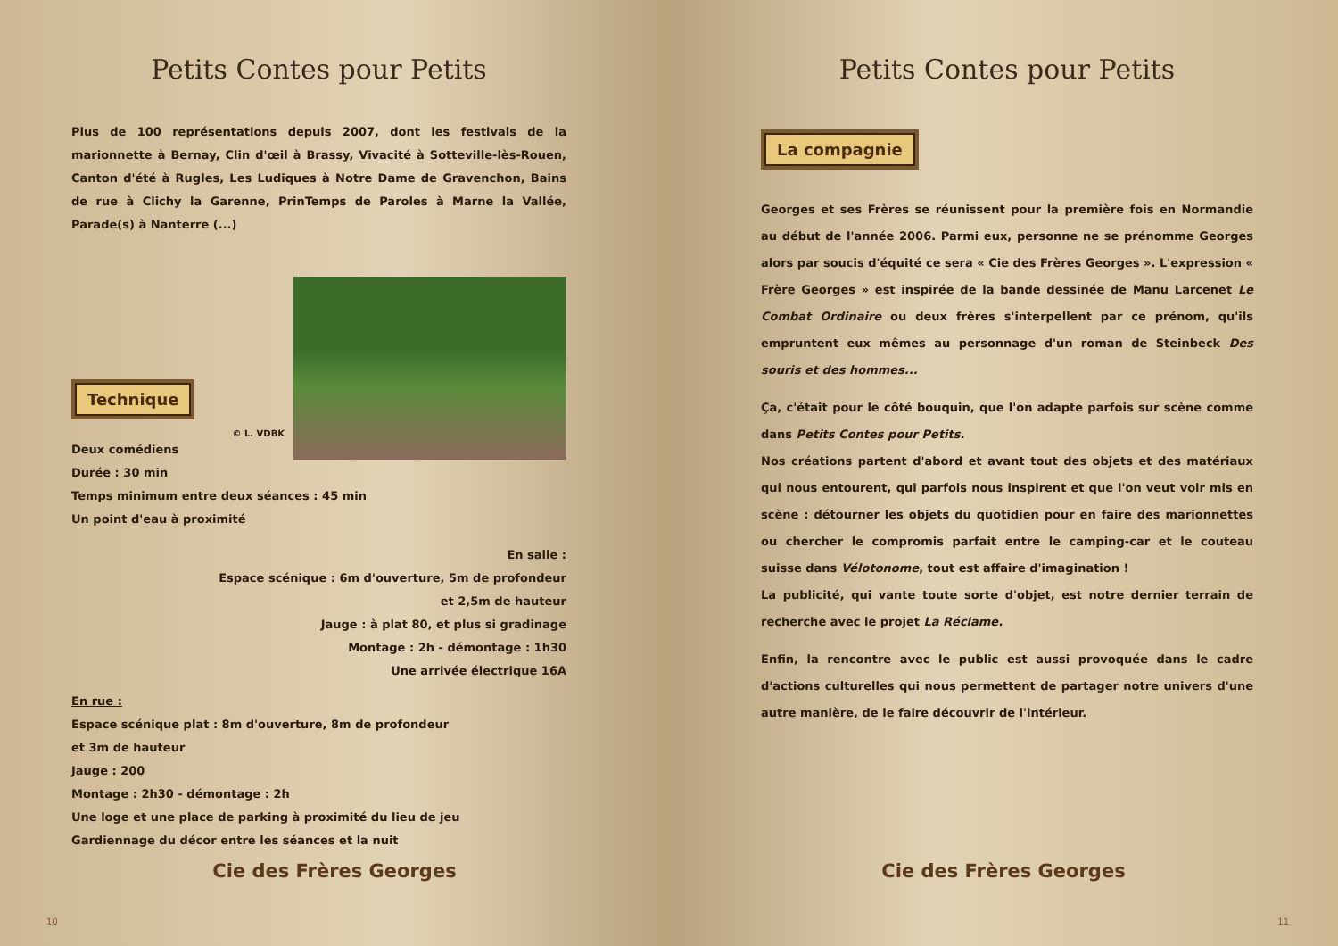Petits Contes pour Petits
Plus de 100 représentations depuis 2007, dont les festivals de la marionnette à Bernay, Clin d'œil à Brassy, Vivacité à Sotteville-lès-Rouen, Canton d'été à Rugles, Les Ludiques à Notre Dame de Gravenchon, Bains de rue à Clichy la Garenne, PrinTemps de Paroles à Marne la Vallée, Parade(s) à Nanterre (...)
Technique
© L. VDBK
Deux comédiens
Durée : 30 min
Temps minimum entre deux séances : 45 min
Un point d'eau à proximité
En salle :
Espace scénique : 6m d'ouverture, 5m de profondeur
et 2,5m de hauteur
Jauge : à plat 80, et plus si gradinage
Montage : 2h - démontage : 1h30
Une arrivée électrique 16A
En rue :
Espace scénique plat : 8m d'ouverture, 8m de profondeur
et 3m de hauteur
Jauge : 200
Montage : 2h30 - démontage : 2h
Une loge et une place de parking à proximité du lieu de jeu
Gardiennage du décor entre les séances et la nuit
Cie des Frères Georges
10
Petits Contes pour Petits
La compagnie
Georges et ses Frères se réunissent pour la première fois en Normandie au début de l'année 2006. Parmi eux, personne ne se prénomme Georges alors par soucis d'équité ce sera « Cie des Frères Georges ». L'expression « Frère Georges » est inspirée de la bande dessinée de Manu Larcenet Le Combat Ordinaire ou deux frères s'interpellent par ce prénom, qu'ils empruntent eux mêmes au personnage d'un roman de Steinbeck Des souris et des hommes...
Ça, c'était pour le côté bouquin, que l'on adapte parfois sur scène comme dans Petits Contes pour Petits.
Nos créations partent d'abord et avant tout des objets et des matériaux qui nous entourent, qui parfois nous inspirent et que l'on veut voir mis en scène : détourner les objets du quotidien pour en faire des marionnettes ou chercher le compromis parfait entre le camping-car et le couteau suisse dans Vélotonome, tout est affaire d'imagination !
La publicité, qui vante toute sorte d'objet, est notre dernier terrain de recherche avec le projet La Réclame.
Enfin, la rencontre avec le public est aussi provoquée dans le cadre d'actions culturelles qui nous permettent de partager notre univers d'une autre manière, de le faire découvrir de l'intérieur.
Cie des Frères Georges
11